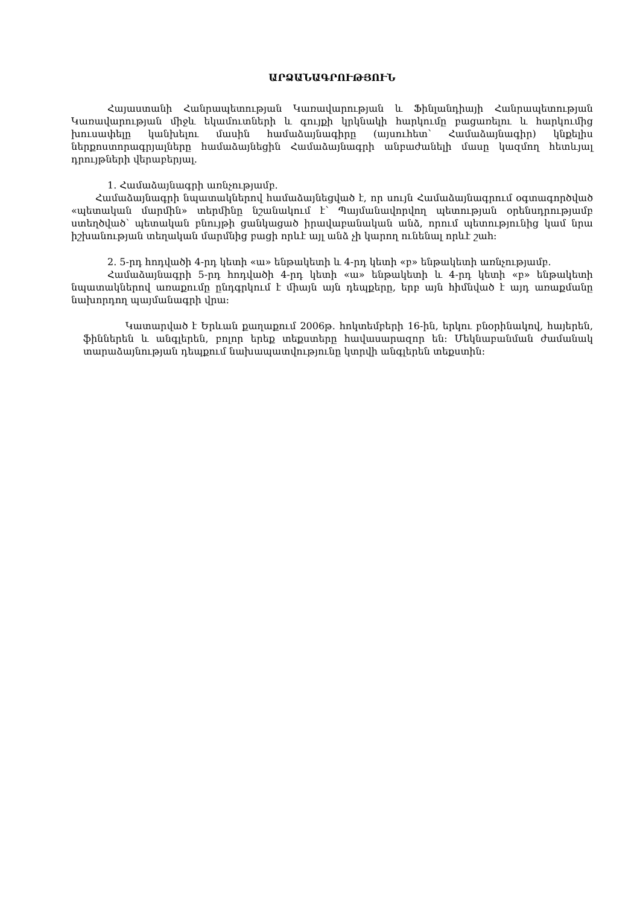ԱՐՁԱՆԱԳՐՈՒԹՅՈՒՆ
Հայաստանի Հանրապետության Կառավարության և Ֆինլանդիայի Հանրապետության Կառավարության միջև եկամուտների և գույքի կրկնակի հարկումը բացառելու և հարկումից խուսափելը կանխելու մասին համաձայնագիրը (այսուհետ՝ Համաձայնագիր) կնքելիս ներքոստորագրյալները համաձայնեցին Համաձայնագրի անբաժանելի մասը կազմող հետևյալ դրույթների վերաբերյալ.
1. Համաձայնագրի առնչությամբ.
Համաձայնագրի նպատակներով համաձայնեցված է, որ սույն Համաձայնագրում օգտագործված «պետական մարմին» տերմինը նշանակում է՝ Պայմանավորվող պետության օրենսդրությամբ ստեղծված՝ պետական բնույթի ցանկացած իրավաբանական անձ, որում պետությունից կամ նրա իշխանության տեղական մարմնից բացի որևէ այլ անձ չի կարող ունենալ որևէ շահ:
2. 5-րդ հոդվածի 4-րդ կետի «ա» ենթակետի և 4-րդ կետի «բ» ենթակետի առնչությամբ.
Համաձայնագրի 5-րդ հոդվածի 4-րդ կետի «ա» ենթակետի և 4-րդ կետի «բ» ենթակետի նպատակներով առաքումը ընդգրկում է միայն այն դեպքերը, երբ այն հիմնված է այդ առաքմանը նախորդող պայմանագրի վրա:
Կատարված է Երևան քաղաքում 2006թ. հոկտեմբերի 16-ին, երկու բնօրինակով, հայերեն, ֆիններեն և անգլերեն, բոլոր երեք տեքստերը հավասարազոր են: Մեկնաբանման ժամանակ տարաձայնության դեպքում նախապատվությունը կտրվի անգլերեն տեքստին: